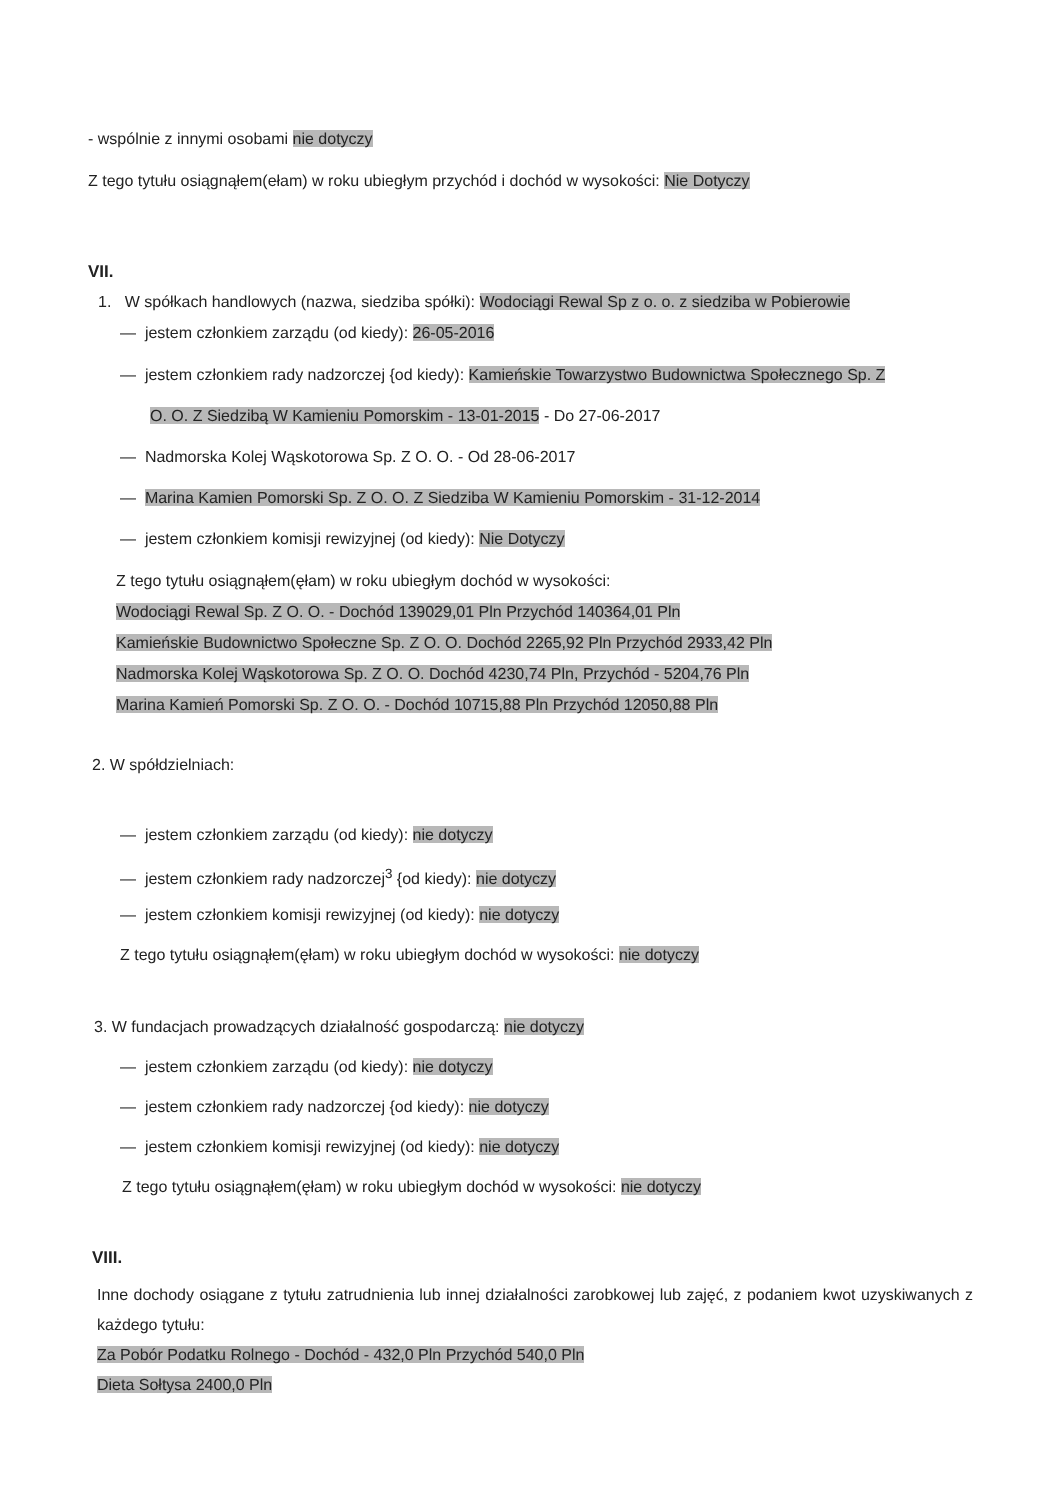- wspólnie z innymi osobami nie dotyczy
Z tego tytułu osiągnąłem(ełam) w roku ubiegłym przychód i dochód w wysokości: Nie Dotyczy
VII.
1. W spółkach handlowych (nazwa, siedziba spółki): Wodociągi Rewal Sp z o. o. z siedziba w Pobierowie
— jestem członkiem zarządu (od kiedy): 26-05-2016
— jestem członkiem rady nadzorczej {od kiedy): Kamieńskie Towarzystwo Budownictwa Społecznego Sp. Z
O. O. Z Siedzibą W Kamieniu Pomorskim - 13-01-2015 - Do 27-06-2017
— Nadmorska Kolej Wąskotorowa Sp. Z O. O. - Od 28-06-2017
— Marina Kamien Pomorski Sp. Z O. O. Z Siedziba W Kamieniu Pomorskim - 31-12-2014
— jestem członkiem komisji rewizyjnej (od kiedy): Nie Dotyczy
Z tego tytułu osiągnąłem(ęłam) w roku ubiegłym dochód w wysokości:
Wodociągi Rewal Sp. Z O. O. - Dochód 139029,01 Pln Przychód 140364,01 Pln
Kamieńskie Budownictwo Społeczne Sp. Z O. O. Dochód 2265,92 Pln Przychód 2933,42 Pln
Nadmorska Kolej Wąskotorowa Sp. Z O. O. Dochód 4230,74 Pln, Przychód - 5204,76 Pln
Marina Kamień Pomorski Sp. Z O. O. - Dochód 10715,88 Pln Przychód 12050,88 Pln
2. W spółdzielniach:
— jestem członkiem zarządu (od kiedy): nie dotyczy
— jestem członkiem rady nadzorczej<sup>3</sup> {od kiedy): nie dotyczy
— jestem członkiem komisji rewizyjnej (od kiedy): nie dotyczy
Z tego tytułu osiągnąłem(ęłam) w roku ubiegłym dochód w wysokości: nie dotyczy
3. W fundacjach prowadzących działalność gospodarczą: nie dotyczy
— jestem członkiem zarządu (od kiedy): nie dotyczy
— jestem członkiem rady nadzorczej {od kiedy): nie dotyczy
— jestem członkiem komisji rewizyjnej (od kiedy): nie dotyczy
Z tego tytułu osiągnąłem(ęłam) w roku ubiegłym dochód w wysokości: nie dotyczy
VIII.
Inne dochody osiągane z tytułu zatrudnienia lub innej działalności zarobkowej lub zajęć, z podaniem kwot uzyskiwanych z każdego tytułu:
Za Pobór Podatku Rolnego - Dochód - 432,0 Pln Przychód 540,0 Pln
Dieta Sołtysa 2400,0 Pln